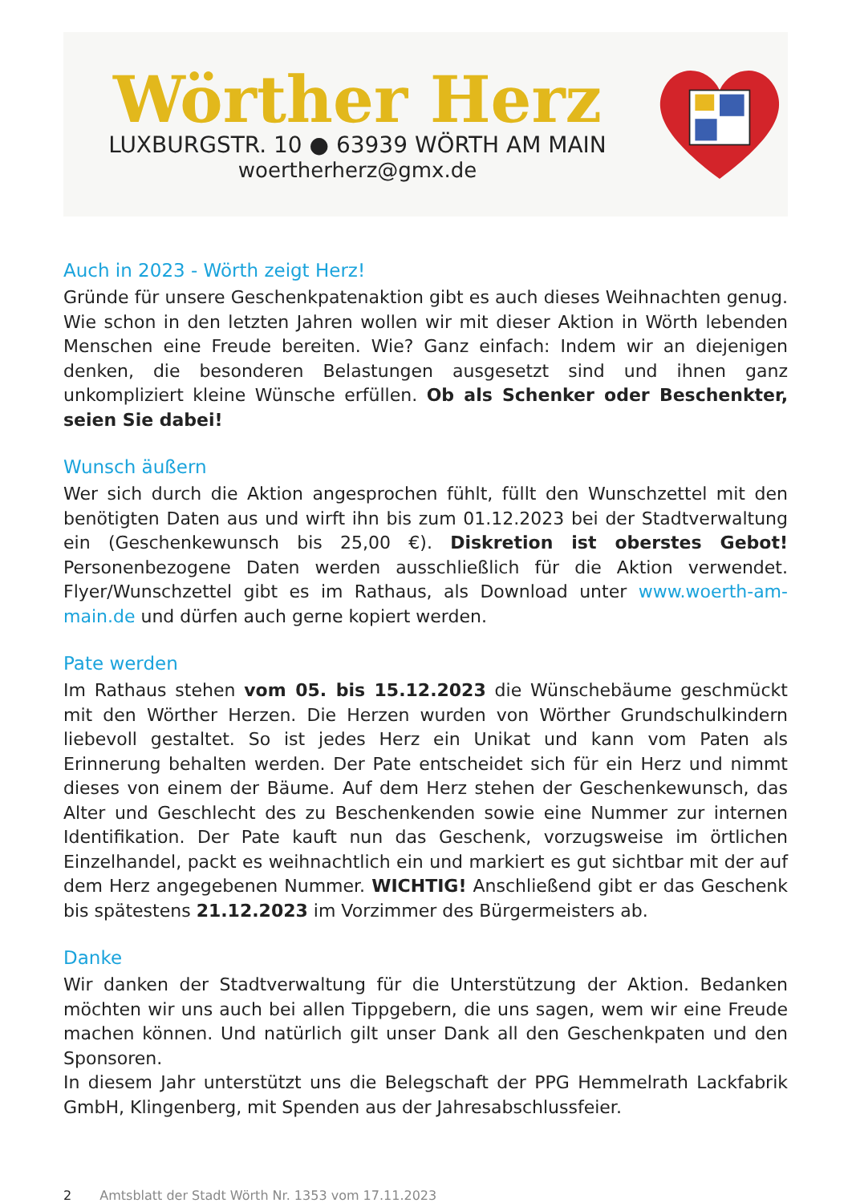Wörther Herz
LUXBURGSTR. 10 ● 63939 WÖRTH AM MAIN
woertherherz@gmx.de
Auch in 2023 - Wörth zeigt Herz!
Gründe für unsere Geschenkpatenaktion gibt es auch dieses Weihnachten genug. Wie schon in den letzten Jahren wollen wir mit dieser Aktion in Wörth lebenden Menschen eine Freude bereiten. Wie? Ganz einfach: Indem wir an diejenigen denken, die besonderen Belastungen ausgesetzt sind und ihnen ganz unkompliziert kleine Wünsche erfüllen. Ob als Schenker oder Beschenkter, seien Sie dabei!
Wunsch äußern
Wer sich durch die Aktion angesprochen fühlt, füllt den Wunschzettel mit den benötigten Daten aus und wirft ihn bis zum 01.12.2023 bei der Stadtverwaltung ein (Geschenkewunsch bis 25,00 €). Diskretion ist oberstes Gebot! Personenbezogene Daten werden ausschließlich für die Aktion verwendet. Flyer/Wunschzettel gibt es im Rathaus, als Download unter www.woerth-am-main.de und dürfen auch gerne kopiert werden.
Pate werden
Im Rathaus stehen vom 05. bis 15.12.2023 die Wünschebäume geschmückt mit den Wörther Herzen. Die Herzen wurden von Wörther Grundschulkindern liebevoll gestaltet. So ist jedes Herz ein Unikat und kann vom Paten als Erinnerung behalten werden. Der Pate entscheidet sich für ein Herz und nimmt dieses von einem der Bäume. Auf dem Herz stehen der Geschenkewunsch, das Alter und Geschlecht des zu Beschenkenden sowie eine Nummer zur internen Identifikation. Der Pate kauft nun das Geschenk, vorzugsweise im örtlichen Einzelhandel, packt es weihnachtlich ein und markiert es gut sichtbar mit der auf dem Herz angegebenen Nummer. WICHTIG! Anschließend gibt er das Geschenk bis spätestens 21.12.2023 im Vorzimmer des Bürgermeisters ab.
Danke
Wir danken der Stadtverwaltung für die Unterstützung der Aktion. Bedanken möchten wir uns auch bei allen Tippgebern, die uns sagen, wem wir eine Freude machen können. Und natürlich gilt unser Dank all den Geschenkpaten und den Sponsoren.
In diesem Jahr unterstützt uns die Belegschaft der PPG Hemmelrath Lackfabrik GmbH, Klingenberg, mit Spenden aus der Jahresabschlussfeier.
2 Amtsblatt der Stadt Wörth Nr. 1353 vom 17.11.2023